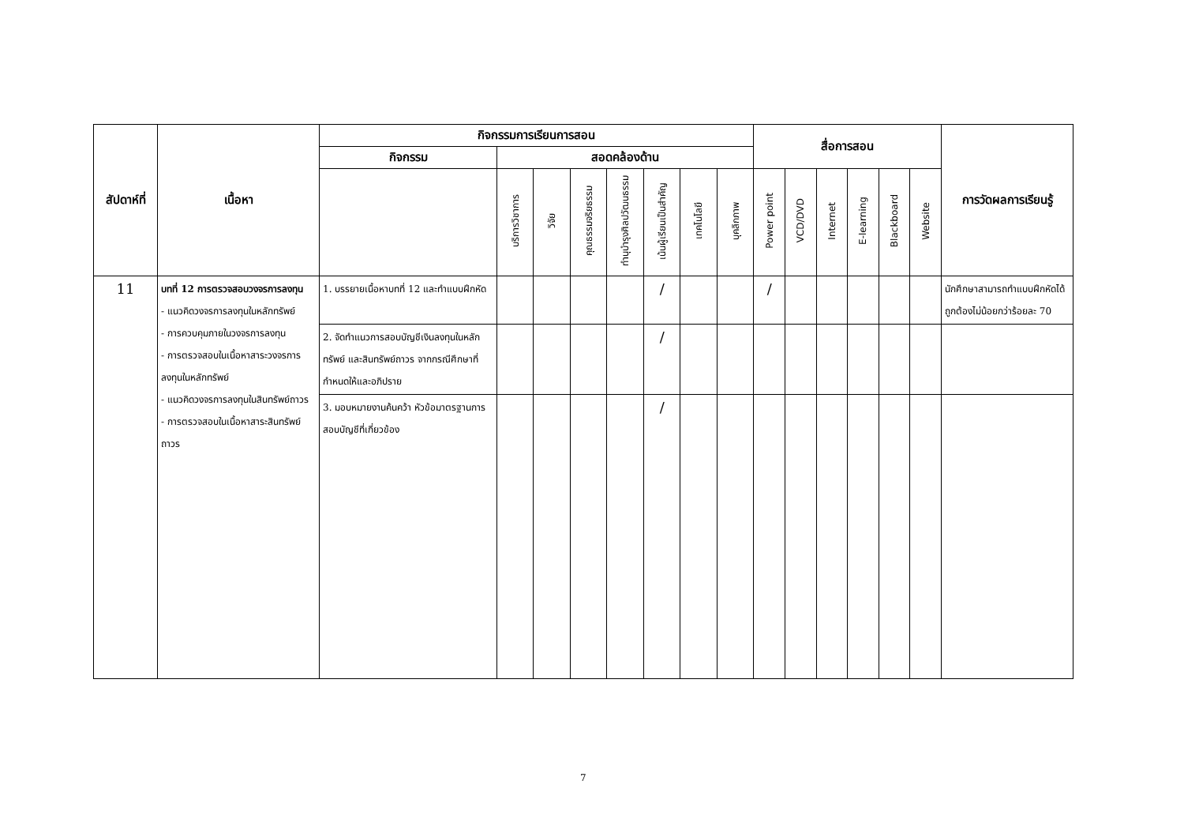| สัปดาห์ที่ | เนื้อหา | กิจกรรมการเรียนการสอน | | | | | | | | สื่อการสอน | | | | | | การวัดผลการเรียนรู้ |
| --- | --- | --- | --- | --- | --- | --- | --- | --- | --- | --- | --- | --- | --- | --- | --- | --- |
| | | กิจกรรม | สอดคล้องด้าน | | | | | | | | | | | | | |
| | | | บริการวิชาการ | วิจัย | คุณธรรมจริยธรรม | ทำนุบำรุงศิลปวัฒนธรรม | เน้นผู้เรียนเป็นสำคัญ | เทคโนโลยี | บุคลิกภาพ | Power point | VCD/DVD | Internet | E-learning | Blackboard | Website | |
| 11 | บทที่ 12 การตรวจสอบวงจรการลงทุน - แนวคิดวงจรการลงทุนในหลักทรัพย์ - การควบคุมภายในวงจรการลงทุน - การตรวจสอบในเนื้อหาสาระวงจรการลงทุนในหลักทรัพย์ - แนวคิดวงจรการลงทุนในสินทรัพย์ถาวร - การตรวจสอบในเนื้อหาสาระสินทรัพย์ถาวร | 1. บรรยายเนื้อหาบทที่ 12 และทำแบบฝึกหัด | | | | | / | | | / | | | | | | นักศึกษาสามารถทำแบบฝึกหัดได้ถูกต้องไม่น้อยกว่าร้อยละ 70 |
| | | 2. จัดทำแนวการสอบบัญชีเงินลงทุนในหลักทรัพย์ และสินทรัพย์ถาวร จากกรณีศึกษาที่กำหนดให้และอภิปราย | | | | | / | | | | | | | | | |
| | | 3. มอบหมายงานค้นคว้า หัวข้อมาตรฐานการสอบบัญชีที่เกี่ยวข้อง | | | | | / | | | | | | | | | |
7